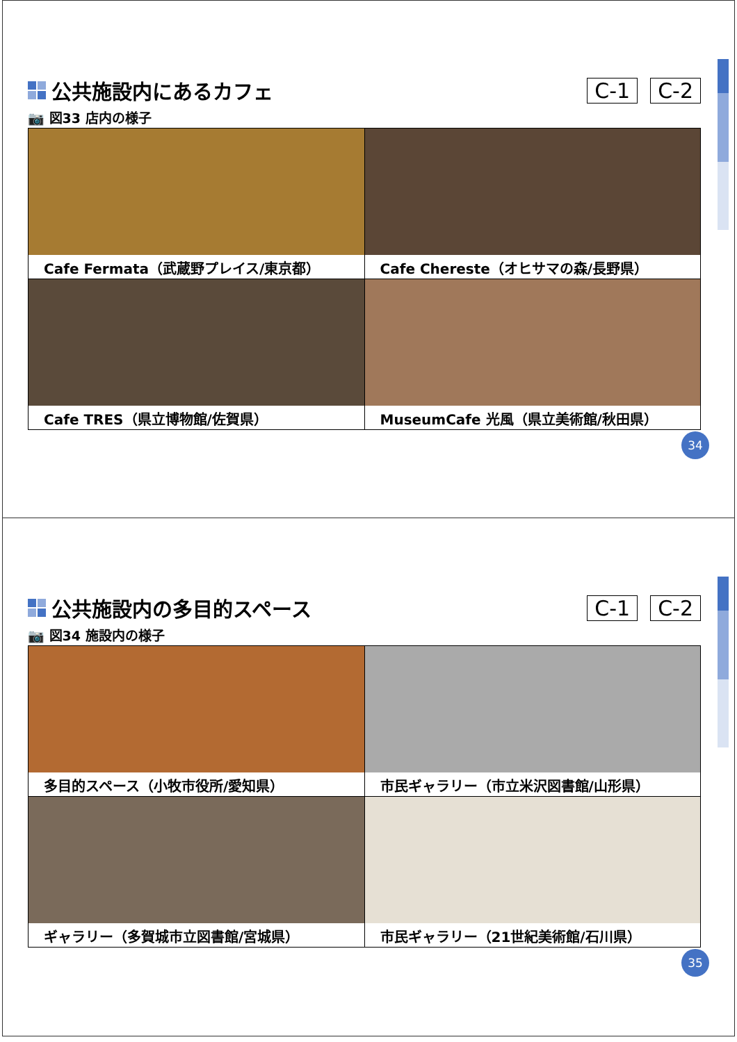公共施設内にあるカフェ C-1 C-2
📷 図33 店内の様子
| Cafe Fermata（武蔵野プレイス/東京都） | Cafe Chereste（オヒサマの森/長野県） |
| Cafe TRES（県立博物館/佐賀県） | MuseumCafe 光風（県立美術館/秋田県） |
34
公共施設内の多目的スペース C-1 C-2
📷 図34 施設内の様子
| 多目的スペース（小牧市役所/愛知県） | 市民ギャラリー（市立米沢図書館/山形県） |
| ギャラリー（多賀城市立図書館/宮城県） | 市民ギャラリー（21世紀美術館/石川県） |
35